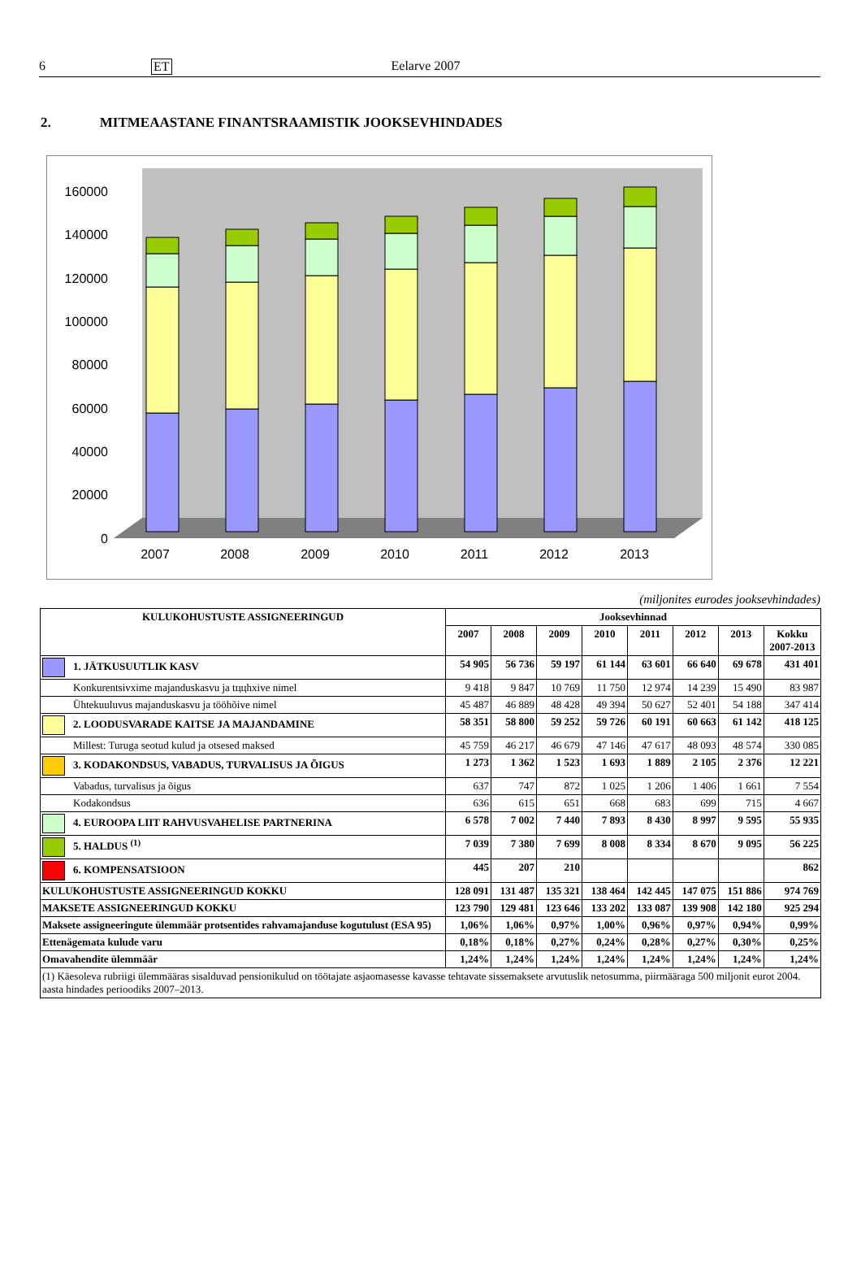6 ET Eelarve 2007
2. MITMEAASTANE FINANTSRAAMISTIK JOOKSEVHINDADES
0
20000
40000
60000
80000
100000
120000
140000
160000
2007
2008
2009
2010
2011
2012
2013
(miljonites eurodes jooksevhindades)
| KULUKOHUSTUSTE ASSIGNEERINGUD | Jooksevhinnad | | | | | | | |
| --- | --- | --- | --- | --- | --- | --- | --- | --- |
| | 2007 | 2008 | 2009 | 2010 | 2011 | 2012 | 2013 | Kokku 2007-2013 |
| 1. JÄTKUSUUTLIK KASV | 54 905 | 56 736 | 59 197 | 61 144 | 63 601 | 66 640 | 69 678 | 431 401 |
| Konkurentsivxime majanduskasvu ja tццhxive nimel | 9 418 | 9 847 | 10 769 | 11 750 | 12 974 | 14 239 | 15 490 | 83 987 |
| Ühtekuuluvus majanduskasvu ja tööhõive nimel | 45 487 | 46 889 | 48 428 | 49 394 | 50 627 | 52 401 | 54 188 | 347 414 |
| 2. LOODUSVARADE KAITSE JA MAJANDAMINE | 58 351 | 58 800 | 59 252 | 59 726 | 60 191 | 60 663 | 61 142 | 418 125 |
| Millest: Turuga seotud kulud ja otsesed maksed | 45 759 | 46 217 | 46 679 | 47 146 | 47 617 | 48 093 | 48 574 | 330 085 |
| 3. KODAKONDSUS, VABADUS, TURVALISUS JA ÕIGUS | 1 273 | 1 362 | 1 523 | 1 693 | 1 889 | 2 105 | 2 376 | 12 221 |
| Vabadus, turvalisus ja õigus | 637 | 747 | 872 | 1 025 | 1 206 | 1 406 | 1 661 | 7 554 |
| Kodakondsus | 636 | 615 | 651 | 668 | 683 | 699 | 715 | 4 667 |
| 4. EUROOPA LIIT RAHVUSVAHELISE PARTNERINA | 6 578 | 7 002 | 7 440 | 7 893 | 8 430 | 8 997 | 9 595 | 55 935 |
| 5. HALDUS <sup>(1)</sup> | 7 039 | 7 380 | 7 699 | 8 008 | 8 334 | 8 670 | 9 095 | 56 225 |
| 6. KOMPENSATSIOON | 445 | 207 | 210 | | | | | 862 |
| KULUKOHUSTUSTE ASSIGNEERINGUD KOKKU | 128 091 | 131 487 | 135 321 | 138 464 | 142 445 | 147 075 | 151 886 | 974 769 |
| MAKSETE ASSIGNEERINGUD KOKKU | 123 790 | 129 481 | 123 646 | 133 202 | 133 087 | 139 908 | 142 180 | 925 294 |
| Maksete assigneeringute ülemmäär protsentides rahvamajanduse kogutulust (ESA 95) | 1,06% | 1,06% | 0,97% | 1,00% | 0,96% | 0,97% | 0,94% | 0,99% |
| Ettenägemata kulude varu | 0,18% | 0,18% | 0,27% | 0,24% | 0,28% | 0,27% | 0,30% | 0,25% |
| Omavahendite ülemmäär | 1,24% | 1,24% | 1,24% | 1,24% | 1,24% | 1,24% | 1,24% | 1,24% |
| (1) Käesoleva rubriigi ülemmääras sisalduvad pensionikulud on töötajate asjaomasesse kavasse tehtavate sissemaksete arvutuslik netosumma, piirmääraga 500 miljonit eurot 2004. aasta hindades perioodiks 2007–2013. | | | | | | | | |